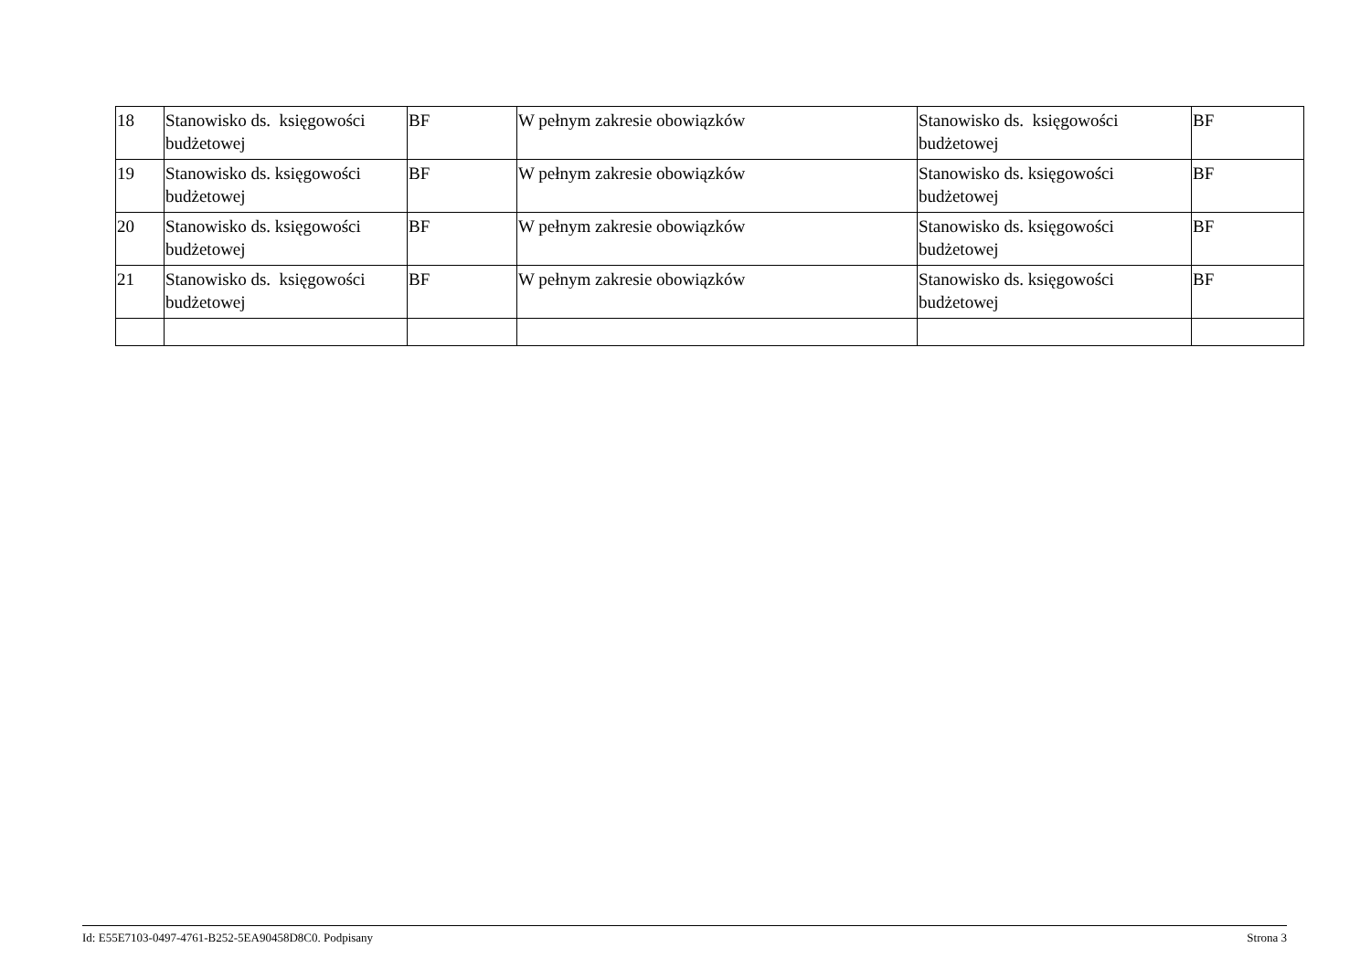| 18 | Stanowisko ds. księgowości budżetowej | BF | W pełnym zakresie obowiązków | Stanowisko ds. księgowości budżetowej | BF |
| 19 | Stanowisko ds. księgowości budżetowej | BF | W pełnym zakresie obowiązków | Stanowisko ds. księgowości budżetowej | BF |
| 20 | Stanowisko ds. księgowości budżetowej | BF | W pełnym zakresie obowiązków | Stanowisko ds. księgowości budżetowej | BF |
| 21 | Stanowisko ds. księgowości budżetowej | BF | W pełnym zakresie obowiązków | Stanowisko ds. księgowości budżetowej | BF |
Id: E55E7103-0497-4761-B252-5EA90458D8C0. Podpisany Strona 3